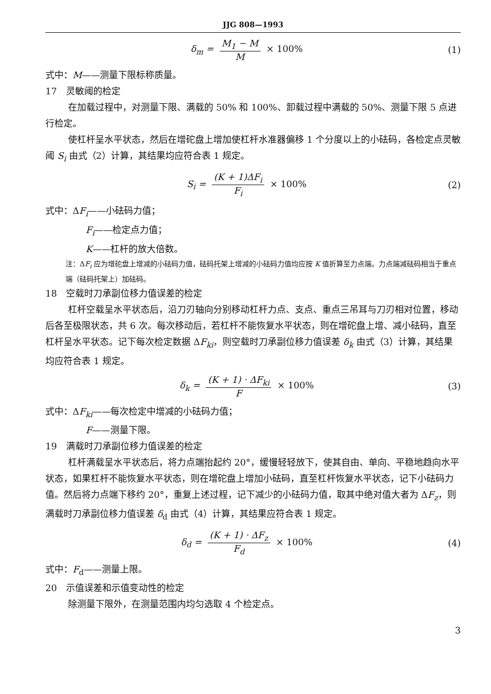JJG 808—1993
δ<sub>m</sub> = M<sub>1</sub> − M M × 100% (1)
式中：M——测量下限标称质量。
17　灵敏阈的检定
在加载过程中，对测量下限、满载的 50% 和 100%、卸载过程中满载的 50%、测量下限 5 点进行检定。
使杠杆呈水平状态，然后在增砣盘上增加使杠杆水准器偏移 1 个分度以上的小砝码，各检定点灵敏阈 S<sub>i</sub> 由式（2）计算，其结果均应符合表 1 规定。
S<sub>i</sub> = (K + 1)ΔF<sub>i</sub> F<sub>i</sub> × 100% (2)
式中：ΔF<sub>i</sub>——小砝码力值；
F<sub>i</sub>——检定点力值；
K——杠杆的放大倍数。
注：ΔF<sub>i</sub> 应为增砣盘上增减的小砝码力值，砝码托架上增减的小砝码力值均应按 K 值折算至力点端。力点端减砝码相当于重点端（砝码托架上）加砝码。
18　空载时刀承副位移力值误差的检定
杠杆空载呈水平状态后，沿刀刃轴向分别移动杠杆力点、支点、重点三吊耳与刀刃相对位置，移动后各至极限状态，共 6 次。每次移动后，若杠杆不能恢复水平状态，则在增砣盘上增、减小砝码，直至杠杆呈水平状态。记下每次检定数据 ΔF<sub>ki</sub>，则空载时刀承副位移力值误差 δ<sub>k</sub> 由式（3）计算，其结果均应符合表 1 规定。
δ<sub>k</sub> = (K + 1) · ΔF<sub>ki</sub> F × 100% (3)
式中：ΔF<sub>ki</sub>——每次检定中增减的小砝码力值；
F——测量下限。
19　满载时刀承副位移力值误差的检定
杠杆满载呈水平状态后，将力点端抬起约 20°，缓慢轻轻放下，使其自由、单向、平稳地趋向水平状态，如果杠杆不能恢复水平状态，则在增砣盘上增加小砝码，直至杠杆恢复水平状态，记下小砝码力值。然后将力点端下移约 20°，重复上述过程，记下减少的小砝码力值，取其中绝对值大者为 ΔF<sub>z</sub>，则满载时刀承副位移力值误差 δ<sub>d</sub> 由式（4）计算，其结果应符合表 1 规定。
δ<sub>d</sub> = (K + 1) · ΔF<sub>z</sub> F<sub>d</sub> × 100% (4)
式中：F<sub>d</sub>——测量上限。
20　示值误差和示值变动性的检定
除测量下限外，在测量范围内均匀选取 4 个检定点。
3